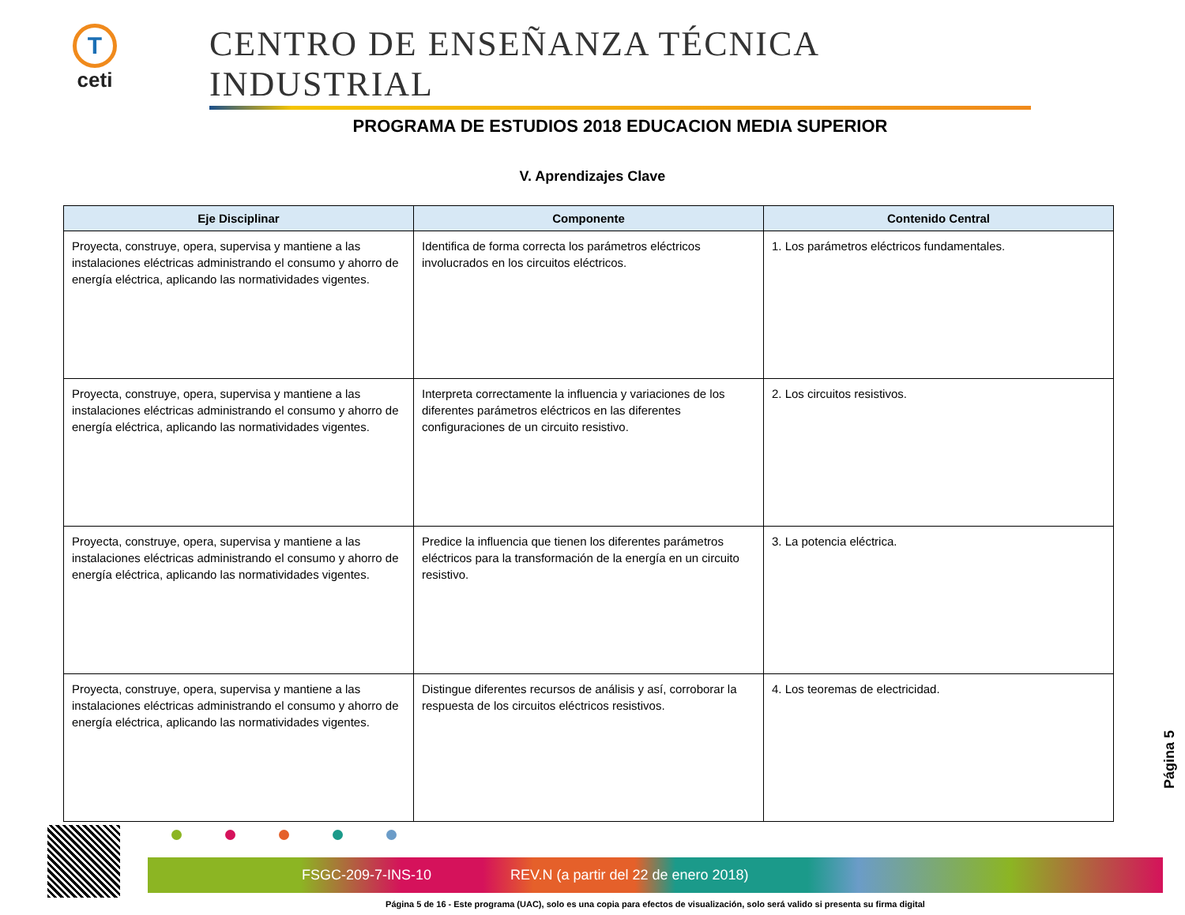T
ceti
CENTRO DE ENSEÑANZA TÉCNICA INDUSTRIAL
PROGRAMA DE ESTUDIOS 2018 EDUCACION MEDIA SUPERIOR
V. Aprendizajes Clave
| Eje Disciplinar | Componente | Contenido Central |
| --- | --- | --- |
| Proyecta, construye, opera, supervisa y mantiene a las instalaciones eléctricas administrando el consumo y ahorro de energía eléctrica, aplicando las normatividades vigentes. | Identifica de forma correcta los parámetros eléctricos involucrados en los circuitos eléctricos. | 1. Los parámetros eléctricos fundamentales. |
| Proyecta, construye, opera, supervisa y mantiene a las instalaciones eléctricas administrando el consumo y ahorro de energía eléctrica, aplicando las normatividades vigentes. | Interpreta correctamente la influencia y variaciones de los diferentes parámetros eléctricos en las diferentes configuraciones de un circuito resistivo. | 2. Los circuitos resistivos. |
| Proyecta, construye, opera, supervisa y mantiene a las instalaciones eléctricas administrando el consumo y ahorro de energía eléctrica, aplicando las normatividades vigentes. | Predice la influencia que tienen los diferentes parámetros eléctricos para la transformación de la energía en un circuito resistivo. | 3. La potencia eléctrica. |
| Proyecta, construye, opera, supervisa y mantiene a las instalaciones eléctricas administrando el consumo y ahorro de energía eléctrica, aplicando las normatividades vigentes. | Distingue diferentes recursos de análisis y así, corroborar la respuesta de los circuitos eléctricos resistivos. | 4. Los teoremas de electricidad. |
Página 5
FSGC-209-7-INS-10 REV.N (a partir del 22 de enero 2018)
Página 5 de 16 - Este programa (UAC), solo es una copia para efectos de visualización, solo será valido si presenta su firma digital